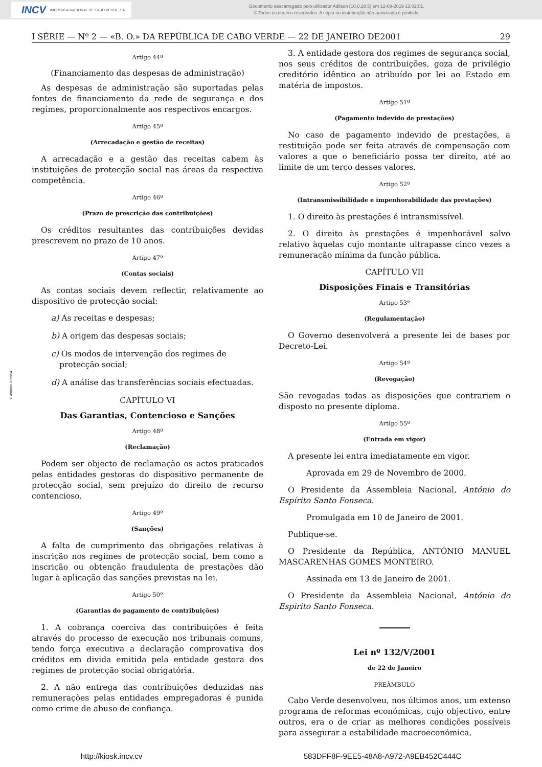INCV IMPRENSA NACIONAL DE CABO VERDE, SA
Documento descarregado pelo utilizador Adilson (10.0.28.5) em 12-08-2019 13:02:01.
© Todos os direitos reservados. A cópia ou distribuição não autorizada é proibida.
6 490000 019954
I SÉRIE — Nº 2 — «B. O.» DA REPÚBLICA DE CABO VERDE — 22 DE JANEIRO DE2001 29
Artigo 44º
(Financiamento das despesas de administração)
As despesas de administração são suportadas pelas fontes de financiamento da rede de segurança e dos regimes, proporcionalmente aos respectivos encargos.
Artigo 45º
(Arrecadação e gestão de receitas)
A arrecadação e a gestão das receitas cabem às instituições de protecção social nas áreas da respectiva competência.
Artigo 46º
(Prazo de prescrição das contribuições)
Os créditos resultantes das contribuições devidas prescrevem no prazo de 10 anos.
Artigo 47º
(Contas sociais)
As contas sociais devem reflectir, relativamente ao dispositivo de protecção social:
a) As receitas e despesas;
b) A origem das despesas sociais;
c) Os modos de intervenção dos regimes de protecção social;
d) A análise das transferências sociais efectuadas.
CAPÍTULO VI
Das Garantias, Contencioso e Sanções
Artigo 48º
(Reclamação)
Podem ser objecto de reclamação os actos praticados pelas entidades gestoras do dispositivo permanente de protecção social, sem prejuízo do direito de recurso contencioso.
Artigo 49º
(Sanções)
A falta de cumprimento das obrigações relativas à inscrição nos regimes de protecção social, bem como a inscrição ou obtenção fraudulenta de prestações dão lugar à aplicação das sanções previstas na lei.
Artigo 50º
(Garantias do pagamento de contribuições)
1. A cobrança coerciva das contribuições é feita através do processo de execução nos tribunais comuns, tendo força executiva a declaração comprovativa dos créditos em divida emitida pela entidade gestora dos regimes de protecção social obrigatória.
2. A não entrega das contribuições deduzidas nas remunerações pelas entidades empregadoras é punida como crime de abuso de confiança.
3. A entidade gestora dos regimes de segurança social, nos seus créditos de contribuições, goza de privilégio creditório idêntico ao atribuído por lei ao Estado em matéria de impostos.
Artigo 51º
(Pagamento indevido de prestações)
No caso de pagamento indevido de prestações, a restituição pode ser feita através de compensação com valores a que o beneficiário possa ter direito, até ao limite de um terço desses valores.
Artigo 52º
(Intransmissibilidade e impenhorabilidade das prestações)
1. O direito às prestações é intransmissível.
2. O direito às prestações é impenhorável salvo relativo àquelas cujo montante ultrapasse cinco vezes a remuneração mínima da função pública.
CAPÍTULO VII
Disposições Finais e Transitórias
Artigo 53º
(Regulamentação)
O Governo desenvolverá a presente lei de bases por Decreto-Lei.
Artigo 54º
(Revogação)
São revogadas todas as disposições que contrariem o disposto no presente diploma.
Artigo 55º
(Entrada em vigor)
A presente lei entra imediatamente em vigor.
Aprovada em 29 de Novembro de 2000.
O Presidente da Assembleia Nacional, António do Espírito Santo Fonseca.
Promulgada em 10 de Janeiro de 2001.
Publique-se.
O Presidente da República, ANTÓNIO MANUEL MASCARENHAS GOMES MONTEIRO.
Assinada em 13 de Janeiro de 2001.
O Presidente da Assembleia Nacional, António do Espirito Santo Fonseca.
Lei nº 132/V/2001
de 22 de Janeiro
PREÂMBULO
Cabo Verde desenvolveu, nos últimos anos, um extenso programa de reformas económicas, cujo objectivo, entre outros, era o de criar as melhores condições possíveis para assegurar a estabilidade macroeconómica,
http://kiosk.incv.cv 583DFF8F-9EE5-48A8-A972-A9EB452C444C